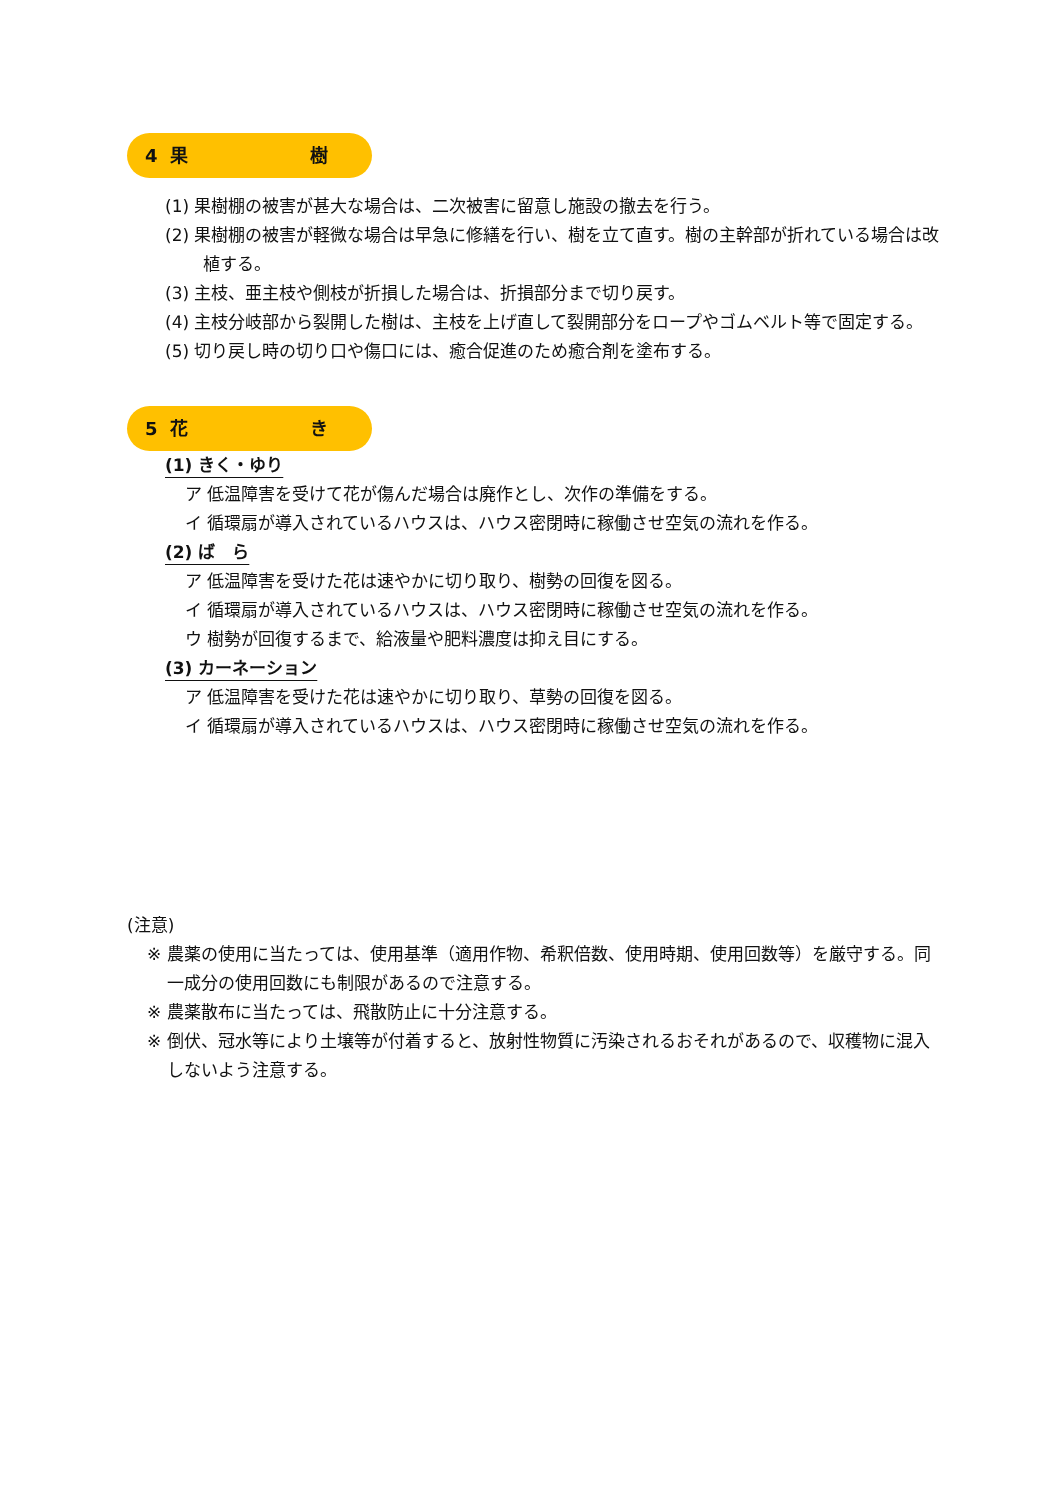4 果 樹
(1) 果樹棚の被害が甚大な場合は、二次被害に留意し施設の撤去を行う。
(2) 果樹棚の被害が軽微な場合は早急に修繕を行い、樹を立て直す。樹の主幹部が折れている場合は改植する。
(3) 主枝、亜主枝や側枝が折損した場合は、折損部分まで切り戻す。
(4) 主枝分岐部から裂開した樹は、主枝を上げ直して裂開部分をロープやゴムベルト等で固定する。
(5) 切り戻し時の切り口や傷口には、癒合促進のため癒合剤を塗布する。
5 花 き
(1) きく・ゆり
ア 低温障害を受けて花が傷んだ場合は廃作とし、次作の準備をする。
イ 循環扇が導入されているハウスは、ハウス密閉時に稼働させ空気の流れを作る。
(2) ば　ら
ア 低温障害を受けた花は速やかに切り取り、樹勢の回復を図る。
イ 循環扇が導入されているハウスは、ハウス密閉時に稼働させ空気の流れを作る。
ウ 樹勢が回復するまで、給液量や肥料濃度は抑え目にする。
(3) カーネーション
ア 低温障害を受けた花は速やかに切り取り、草勢の回復を図る。
イ 循環扇が導入されているハウスは、ハウス密閉時に稼働させ空気の流れを作る。
(注意)
※ 農薬の使用に当たっては、使用基準（適用作物、希釈倍数、使用時期、使用回数等）を厳守する。同一成分の使用回数にも制限があるので注意する。
※ 農薬散布に当たっては、飛散防止に十分注意する。
※ 倒伏、冠水等により土壌等が付着すると、放射性物質に汚染されるおそれがあるので、収穫物に混入しないよう注意する。